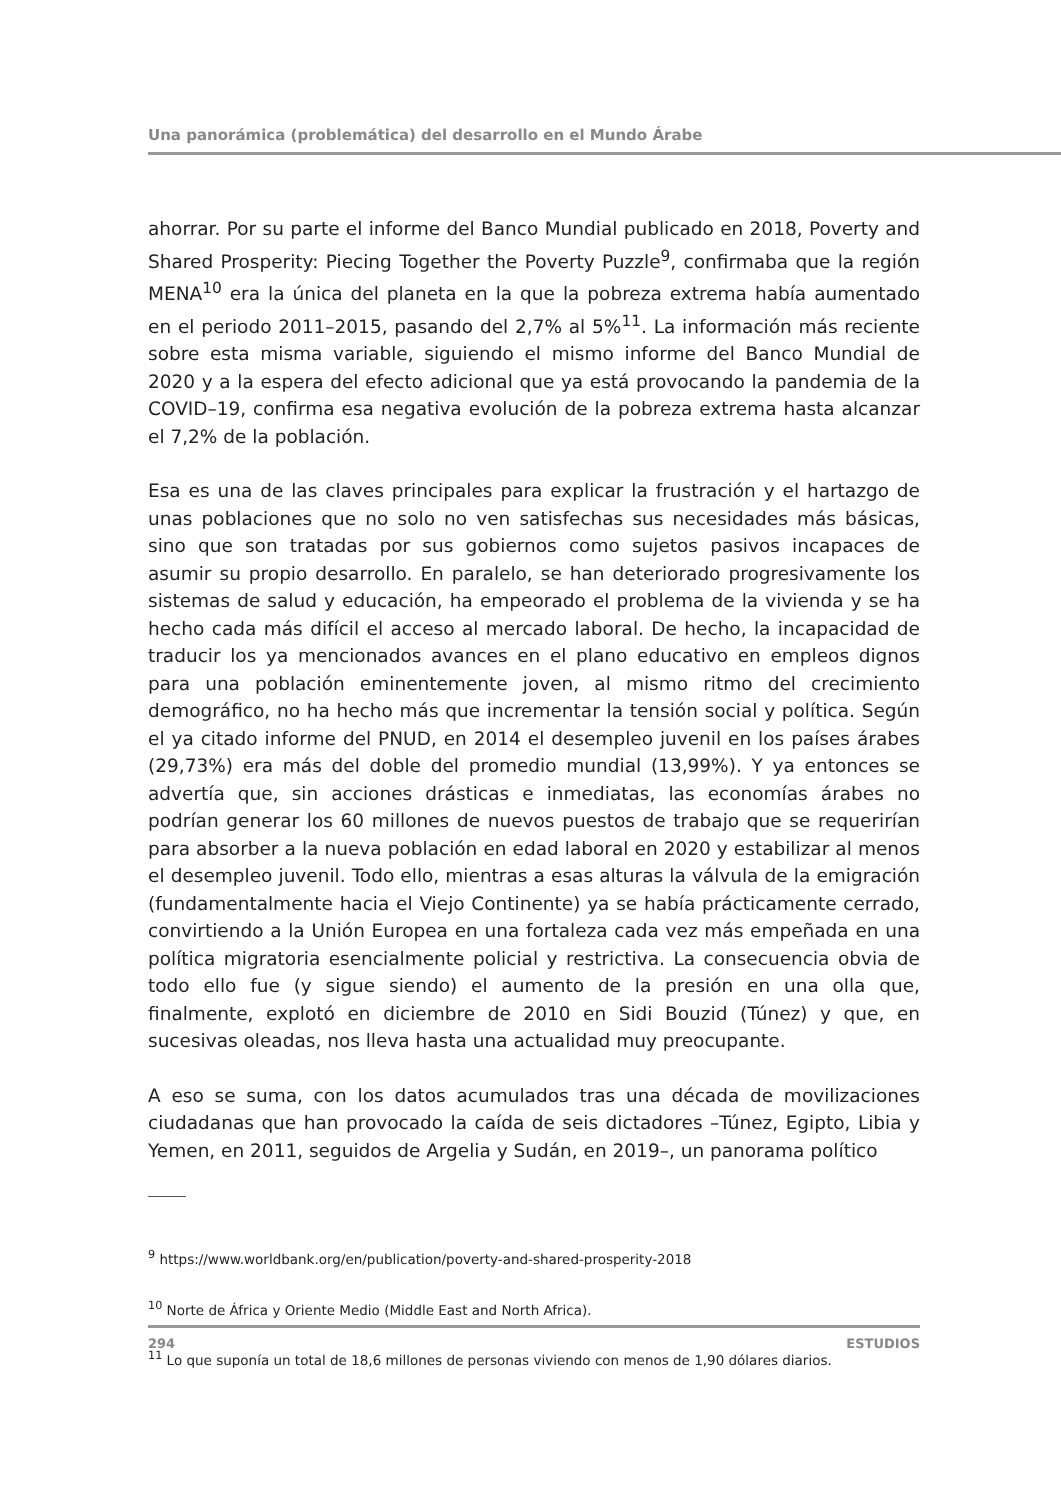Una panorámica (problemática) del desarrollo en el Mundo Árabe
ahorrar. Por su parte el informe del Banco Mundial publicado en 2018, Poverty and Shared Prosperity: Piecing Together the Poverty Puzzle<sup>9</sup>, confirmaba que la región MENA<sup>10</sup> era la única del planeta en la que la pobreza extrema había aumentado en el periodo 2011–2015, pasando del 2,7% al 5%<sup>11</sup>. La información más reciente sobre esta misma variable, siguiendo el mismo informe del Banco Mundial de 2020 y a la espera del efecto adicional que ya está provocando la pandemia de la COVID–19, confirma esa negativa evolución de la pobreza extrema hasta alcanzar el 7,2% de la población.
Esa es una de las claves principales para explicar la frustración y el hartazgo de unas poblaciones que no solo no ven satisfechas sus necesidades más básicas, sino que son tratadas por sus gobiernos como sujetos pasivos incapaces de asumir su propio desarrollo. En paralelo, se han deteriorado progresivamente los sistemas de salud y educación, ha empeorado el problema de la vivienda y se ha hecho cada más difícil el acceso al mercado laboral. De hecho, la incapacidad de traducir los ya mencionados avances en el plano educativo en empleos dignos para una población eminentemente joven, al mismo ritmo del crecimiento demográfico, no ha hecho más que incrementar la tensión social y política. Según el ya citado informe del PNUD, en 2014 el desempleo juvenil en los países árabes (29,73%) era más del doble del promedio mundial (13,99%). Y ya entonces se advertía que, sin acciones drásticas e inmediatas, las economías árabes no podrían generar los 60 millones de nuevos puestos de trabajo que se requerirían para absorber a la nueva población en edad laboral en 2020 y estabilizar al menos el desempleo juvenil. Todo ello, mientras a esas alturas la válvula de la emigración (fundamentalmente hacia el Viejo Continente) ya se había prácticamente cerrado, convirtiendo a la Unión Europea en una fortaleza cada vez más empeñada en una política migratoria esencialmente policial y restrictiva. La consecuencia obvia de todo ello fue (y sigue siendo) el aumento de la presión en una olla que, finalmente, explotó en diciembre de 2010 en Sidi Bouzid (Túnez) y que, en sucesivas oleadas, nos lleva hasta una actualidad muy preocupante.
A eso se suma, con los datos acumulados tras una década de movilizaciones ciudadanas que han provocado la caída de seis dictadores –Túnez, Egipto, Libia y Yemen, en 2011, seguidos de Argelia y Sudán, en 2019–, un panorama político
<sup>9</sup> https://www.worldbank.org/en/publication/poverty-and-shared-prosperity-2018
<sup>10</sup> Norte de África y Oriente Medio (Middle East and North Africa).
<sup>11</sup> Lo que suponía un total de 18,6 millones de personas viviendo con menos de 1,90 dólares diarios.
294 ESTUDIOS